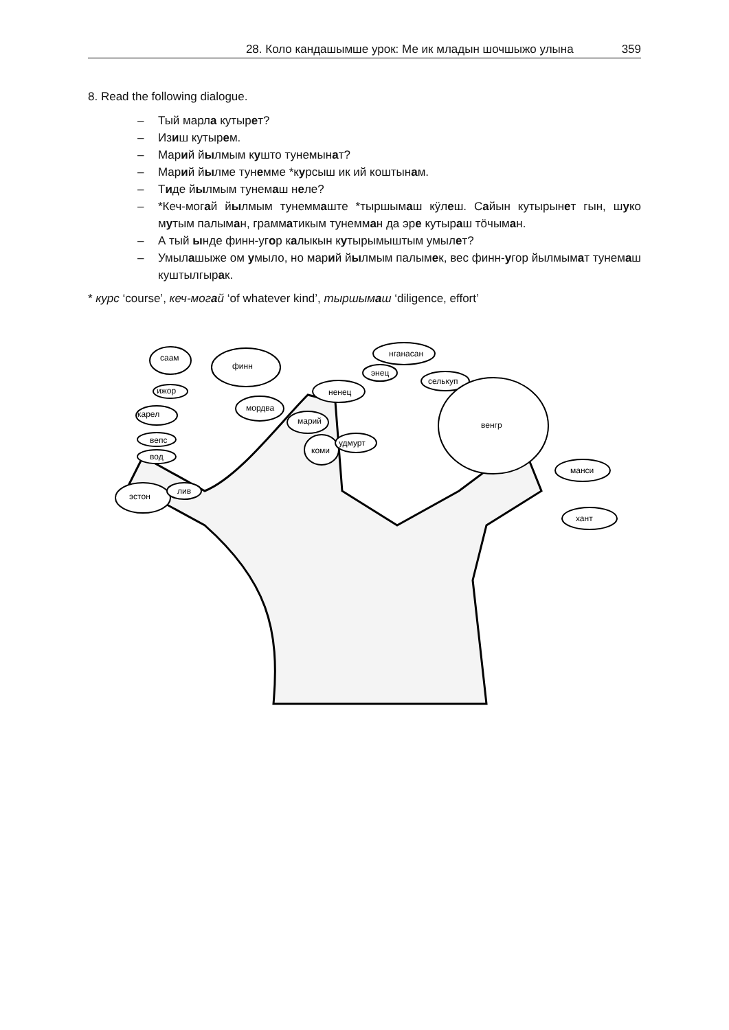28. Коло кандашымше урок: Ме ик младын шочшыжо улына 359
8. Read the following dialogue.
– Тый марла кутырет?
– Изиш кутырем.
– Марий йылмым кушто тунемынат?
– Марий йылме тунемме *курсыш ик ий коштынам.
– Тиде йылмым тунемаш неле?
– *Кеч-могай йылмым тунеммаште *тыршымаш кӱлеш. Сайын кутырынет гын, шуко мутым палыман, грамматикым тунемман да эре кутыраш тӧчыман.
– А тый ынде финн-угор калыкын кутырымыштым умылет?
– Умылашыже ом умыло, но марий йылмым палымек, вес финн-угор йылмымат тунемаш куштылгырак.
* курс ‘course’, кеч-могай ‘of whatever kind’, тыршымаш ‘diligence, effort’
саам
финн
ижор
карел
вепс
вод
эстон
лив
мордва
марий
ненец
энец
нганасан
селькуп
коми
удмурт
венгр
манси
хант